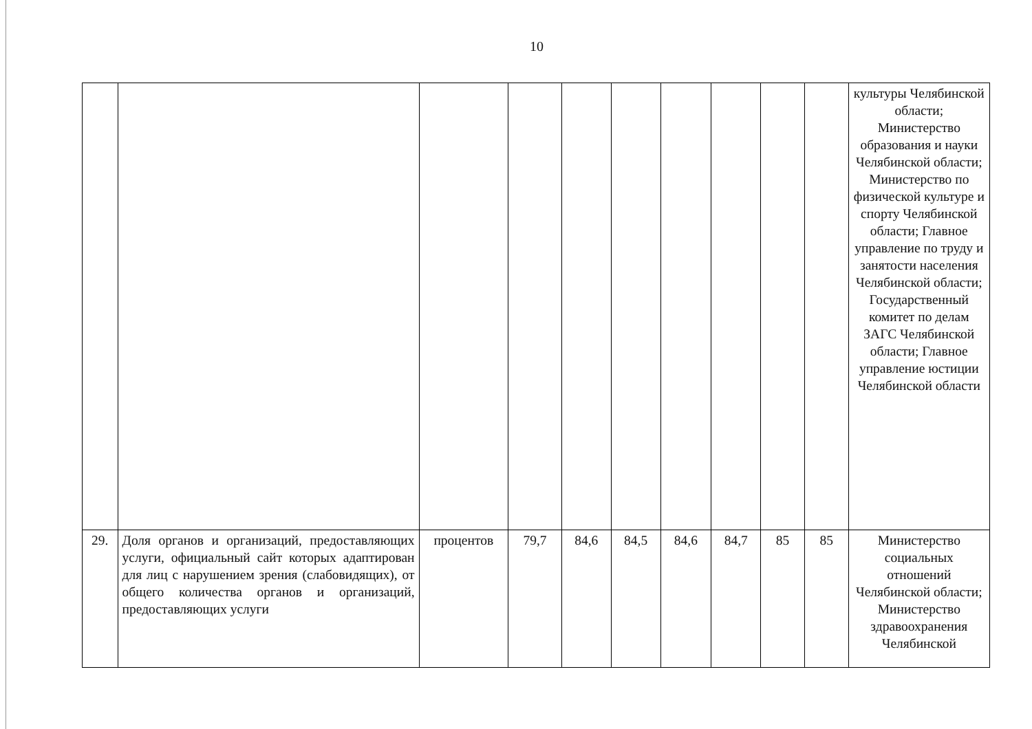10
| | | | | | | | | | | культуры Челябинской области; Министерство образования и науки Челябинской области; Министерство по физической культуре и спорту Челябинской области; Главное управление по труду и занятости населения Челябинской области; Государственный комитет по делам ЗАГС Челябинской области; Главное управление юстиции Челябинской области |
| 29. | Доля органов и организаций, предоставляющих услуги, официальный сайт которых адаптирован для лиц с нарушением зрения (слабовидящих), от общего количества органов и организаций, предоставляющих услуги | процентов | 79,7 | 84,6 | 84,5 | 84,6 | 84,7 | 85 | 85 | Министерство социальных отношений Челябинской области; Министерство здравоохранения Челябинской |